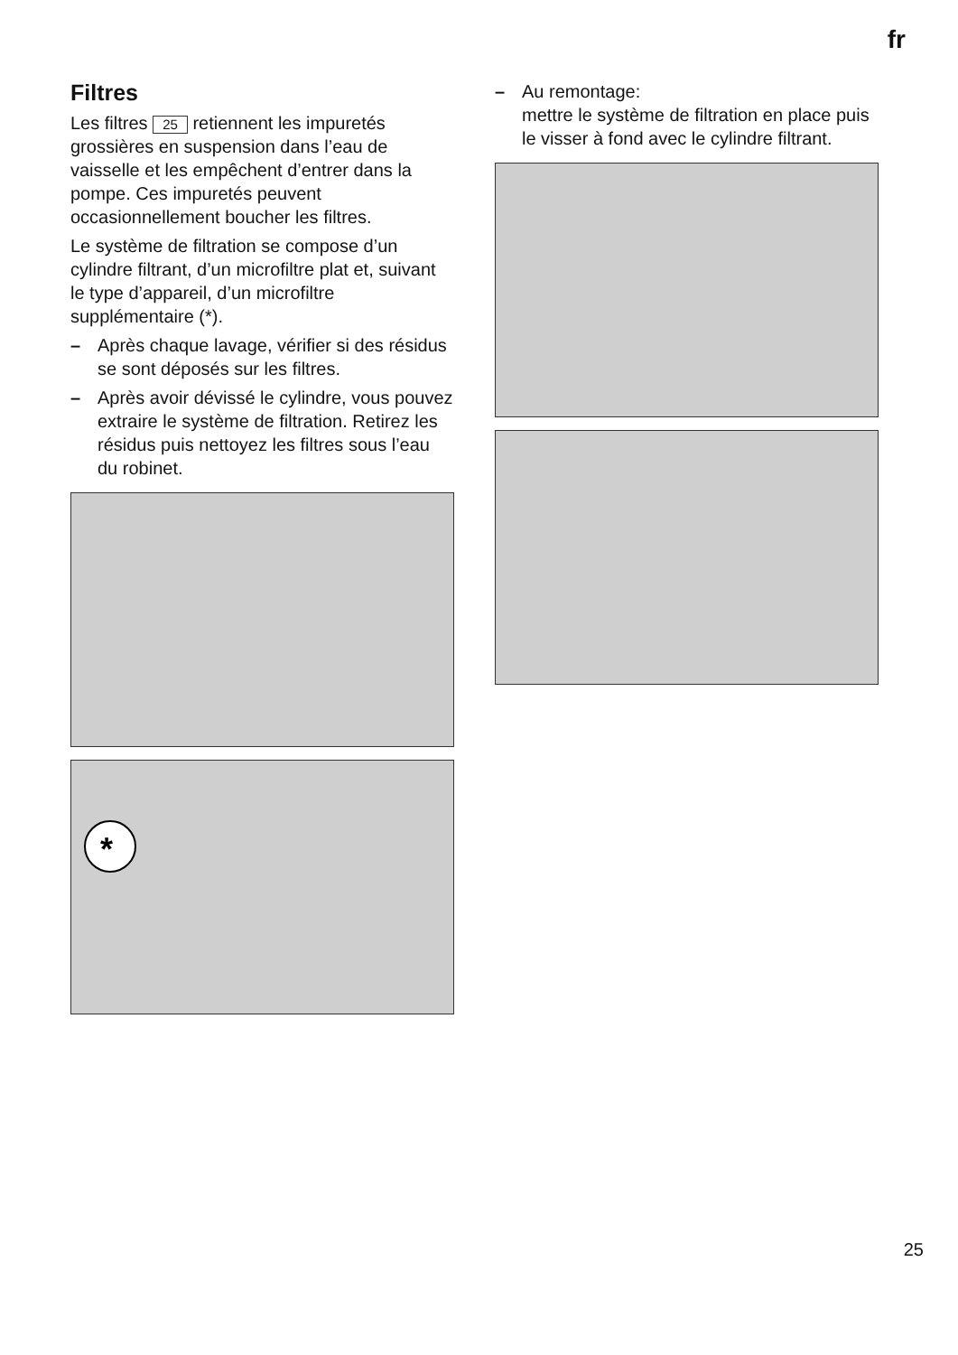fr
Filtres
Les filtres 25 retiennent les impuretés grossières en suspension dans l’eau de vaisselle et les empêchent d’entrer dans la pompe. Ces impuretés peuvent occasionnellement boucher les filtres.
Le système de filtration se compose d’un cylindre filtrant, d’un microfiltre plat et, suivant le type d’appareil, d’un microfiltre supplémentaire (*).
– Après chaque lavage, vérifier si des résidus se sont déposés sur les filtres.
– Après avoir dévissé le cylindre, vous pouvez extraire le système de filtration. Retirez les résidus puis nettoyez les filtres sous l’eau du robinet.
*
– Au remontage:
mettre le système de filtration en place puis le visser à fond avec le cylindre filtrant.
25